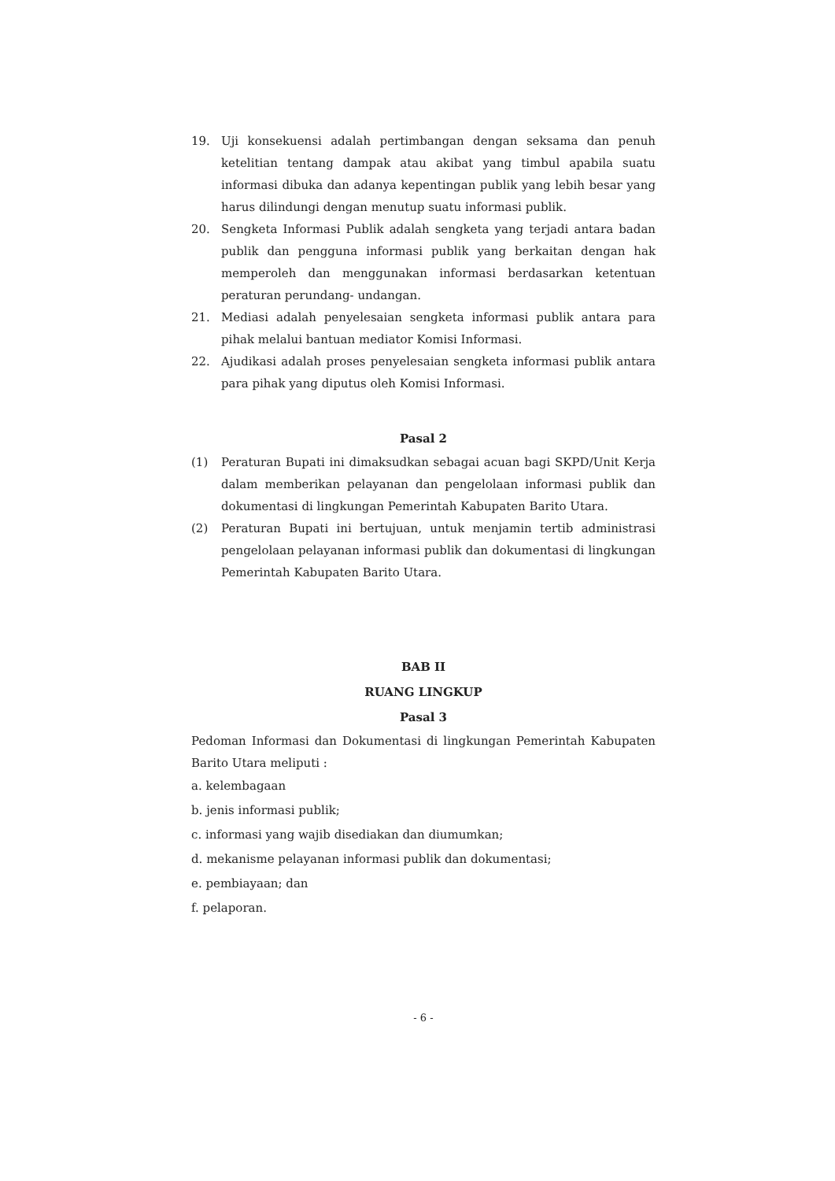19. Uji konsekuensi adalah pertimbangan dengan seksama dan penuh ketelitian tentang dampak atau akibat yang timbul apabila suatu informasi dibuka dan adanya kepentingan publik yang lebih besar yang harus dilindungi dengan menutup suatu informasi publik.
20. Sengketa Informasi Publik adalah sengketa yang terjadi antara badan publik dan pengguna informasi publik yang berkaitan dengan hak memperoleh dan menggunakan informasi berdasarkan ketentuan peraturan perundang- undangan.
21. Mediasi adalah penyelesaian sengketa informasi publik antara para pihak melalui bantuan mediator Komisi Informasi.
22. Ajudikasi adalah proses penyelesaian sengketa informasi publik antara para pihak yang diputus oleh Komisi Informasi.
Pasal 2
(1) Peraturan Bupati ini dimaksudkan sebagai acuan bagi SKPD/Unit Kerja dalam memberikan pelayanan dan pengelolaan informasi publik dan dokumentasi di lingkungan Pemerintah Kabupaten Barito Utara.
(2) Peraturan Bupati ini bertujuan, untuk menjamin tertib administrasi pengelolaan pelayanan informasi publik dan dokumentasi di lingkungan Pemerintah Kabupaten Barito Utara.
BAB II
RUANG LINGKUP
Pasal 3
Pedoman Informasi dan Dokumentasi di lingkungan Pemerintah Kabupaten Barito Utara meliputi :
a. kelembagaan
b. jenis informasi publik;
c. informasi yang wajib disediakan dan diumumkan;
d. mekanisme pelayanan informasi publik dan dokumentasi;
e. pembiayaan; dan
f. pelaporan.
- 6 -